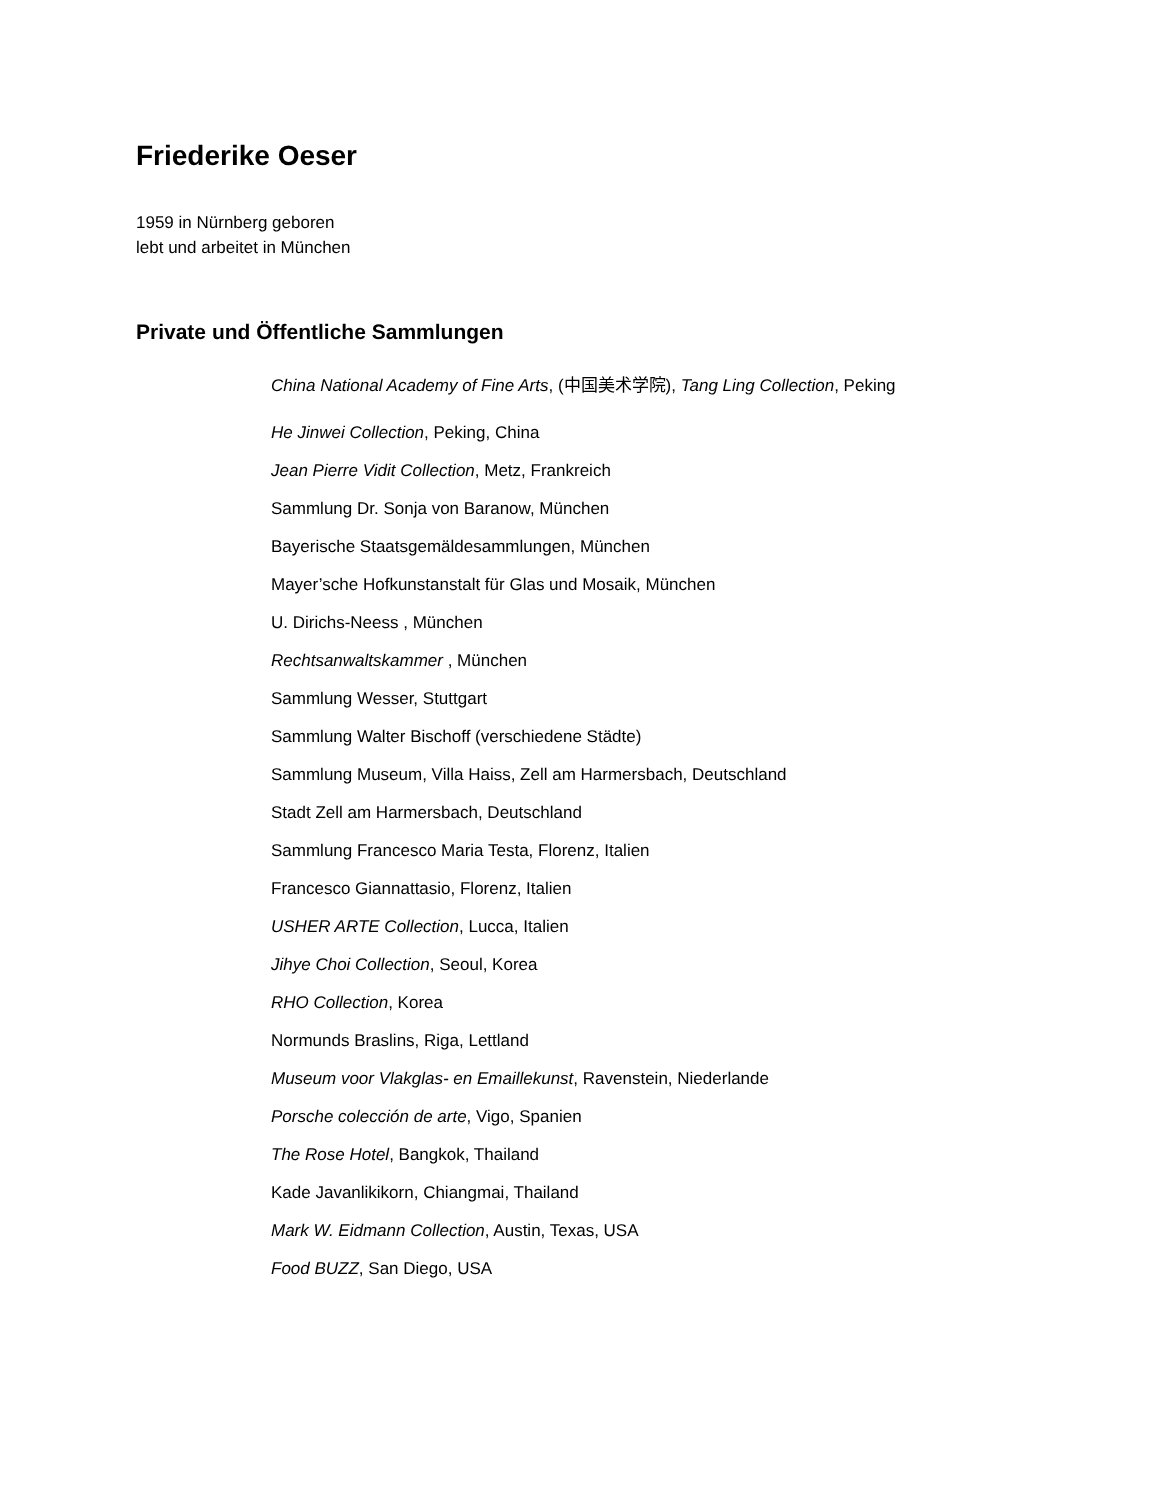Friederike Oeser
1959 in Nürnberg geboren
lebt und arbeitet in München
Private und Öffentliche Sammlungen
China National Academy of Fine Arts, (中国美术学院), Tang Ling Collection, Peking
He Jinwei Collection, Peking, China
Jean Pierre Vidit Collection, Metz, Frankreich
Sammlung Dr. Sonja von Baranow, München
Bayerische Staatsgemäldesammlungen, München
Mayer’sche Hofkunstanstalt für Glas und Mosaik, München
U. Dirichs-Neess , München
Rechtsanwaltskammer , München
Sammlung Wesser, Stuttgart
Sammlung Walter Bischoff (verschiedene Städte)
Sammlung Museum, Villa Haiss, Zell am Harmersbach, Deutschland
Stadt Zell am Harmersbach, Deutschland
Sammlung Francesco Maria Testa, Florenz, Italien
Francesco Giannattasio, Florenz, Italien
USHER ARTE Collection, Lucca, Italien
Jihye Choi Collection, Seoul, Korea
RHO Collection, Korea
Normunds Braslins, Riga, Lettland
Museum voor Vlakglas- en Emaillekunst, Ravenstein, Niederlande
Porsche colección de arte, Vigo, Spanien
The Rose Hotel, Bangkok, Thailand
Kade Javanlikikorn, Chiangmai, Thailand
Mark W. Eidmann Collection, Austin, Texas, USA
Food BUZZ, San Diego, USA